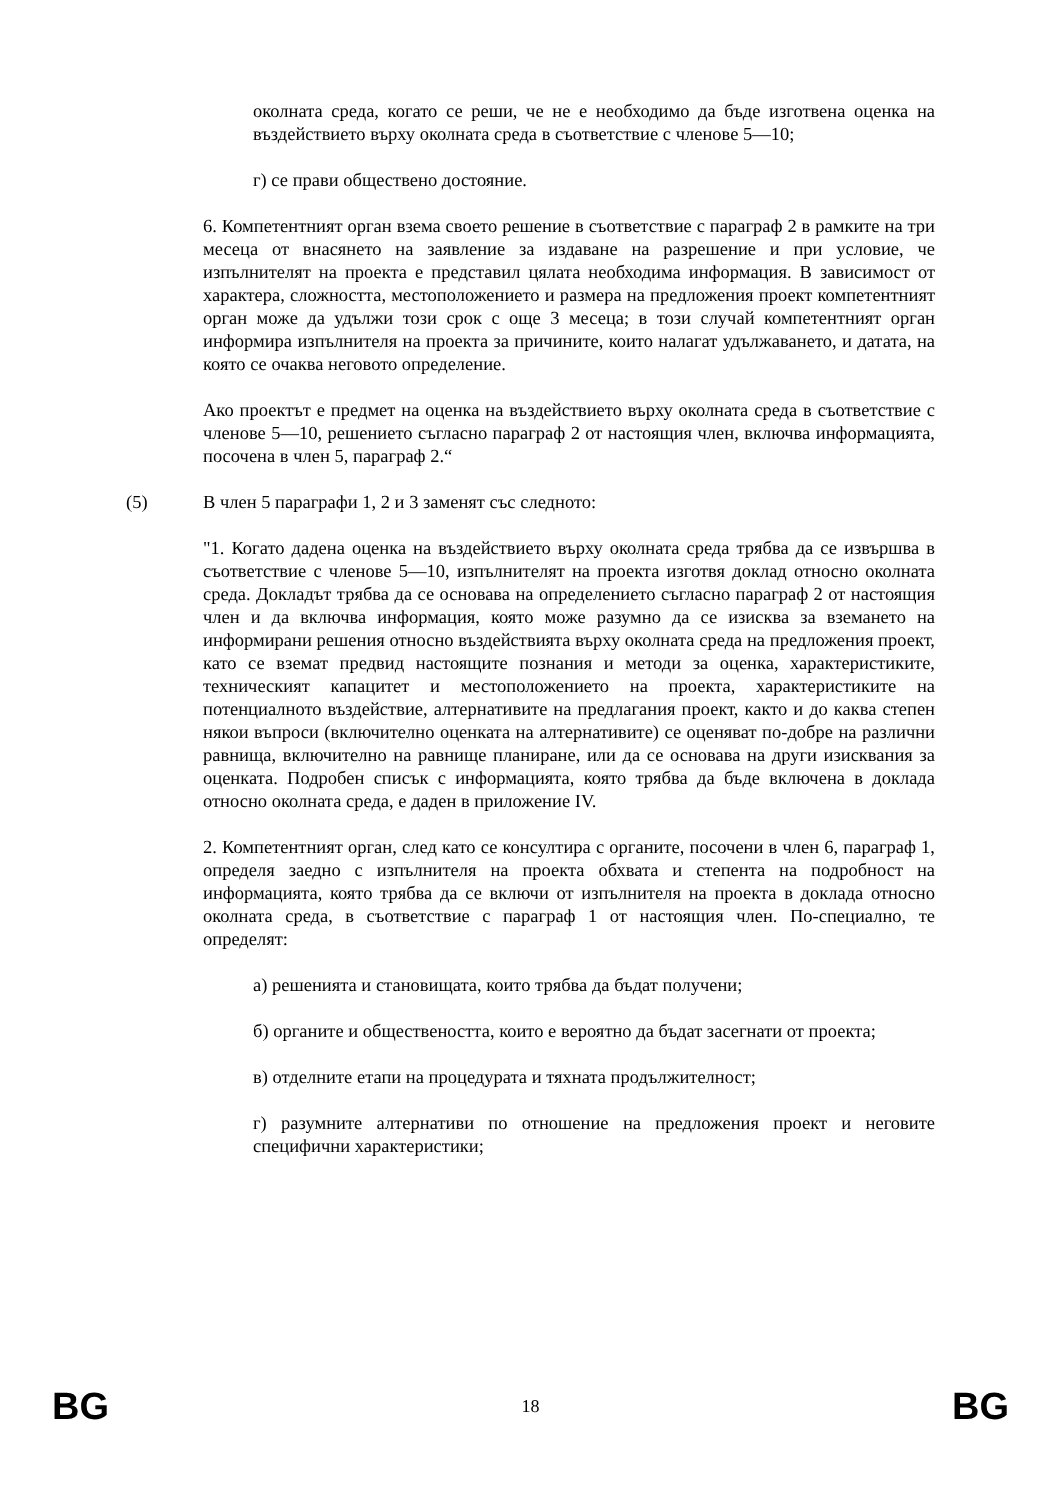околната среда, когато се реши, че не е необходимо да бъде изготвена оценка на въздействието върху околната среда в съответствие с членове 5—10;
г) се прави обществено достояние.
6. Компетентният орган взема своето решение в съответствие с параграф 2 в рамките на три месеца от внасянето на заявление за издаване на разрешение и при условие, че изпълнителят на проекта е представил цялата необходима информация. В зависимост от характера, сложността, местоположението и размера на предложения проект компетентният орган може да удължи този срок с още 3 месеца; в този случай компетентният орган информира изпълнителя на проекта за причините, които налагат удължаването, и датата, на която се очаква неговото определение.
Ако проектът е предмет на оценка на въздействието върху околната среда в съответствие с членове 5—10, решението съгласно параграф 2 от настоящия член, включва информацията, посочена в член 5, параграф 2.“
(5) В член 5 параграфи 1, 2 и 3 заменят със следното:
"1. Когато дадена оценка на въздействието върху околната среда трябва да се извършва в съответствие с членове 5—10, изпълнителят на проекта изготвя доклад относно околната среда. Докладът трябва да се основава на определението съгласно параграф 2 от настоящия член и да включва информация, която може разумно да се изисква за вземането на информирани решения относно въздействията върху околната среда на предложения проект, като се вземат предвид настоящите познания и методи за оценка, характеристиките, техническият капацитет и местоположението на проекта, характеристиките на потенциалното въздействие, алтернативите на предлагания проект, както и до каква степен някои въпроси (включително оценката на алтернативите) се оценяват по-добре на различни равнища, включително на равнище планиране, или да се основава на други изисквания за оценката. Подробен списък с информацията, която трябва да бъде включена в доклада относно околната среда, е даден в приложение IV.
2. Компетентният орган, след като се консултира с органите, посочени в член 6, параграф 1, определя заедно с изпълнителя на проекта обхвата и степента на подробност на информацията, която трябва да се включи от изпълнителя на проекта в доклада относно околната среда, в съответствие с параграф 1 от настоящия член. По-специално, те определят:
а) решенията и становищата, които трябва да бъдат получени;
б) органите и обществеността, които е вероятно да бъдат засегнати от проекта;
в) отделните етапи на процедурата и тяхната продължителност;
г) разумните алтернативи по отношение на предложения проект и неговите специфични характеристики;
BG 18 BG